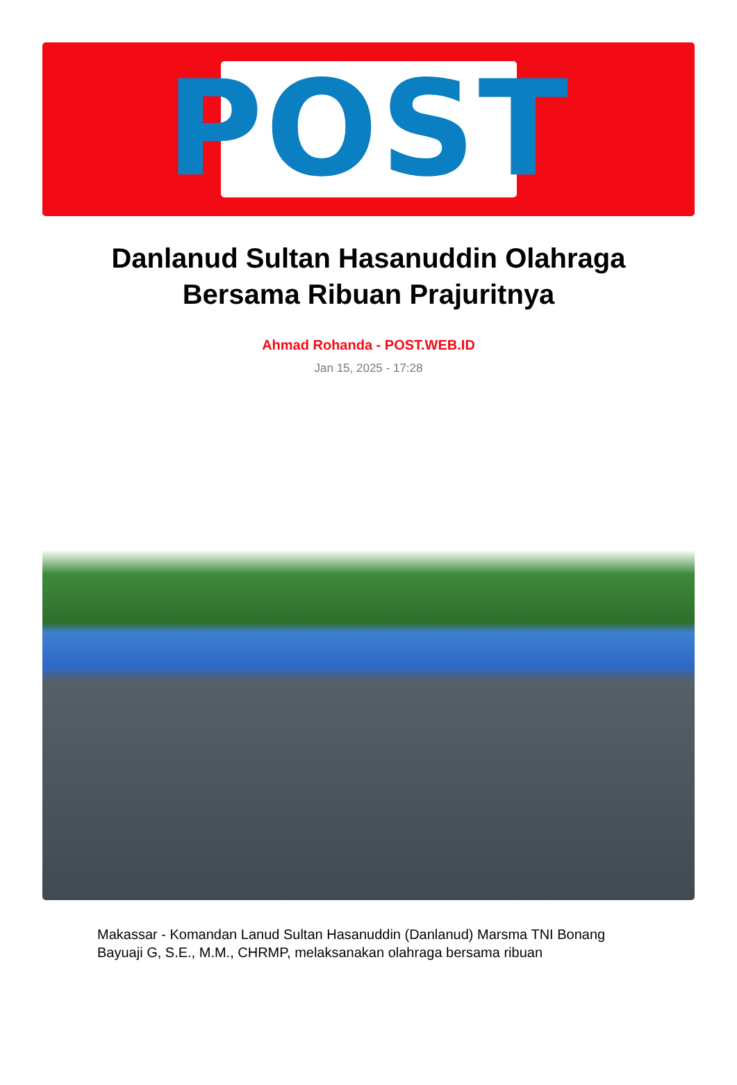POST
Danlanud Sultan Hasanuddin Olahraga Bersama Ribuan Prajuritnya
Ahmad Rohanda - POST.WEB.ID
Jan 15, 2025 - 17:28
Makassar - Komandan Lanud Sultan Hasanuddin (Danlanud) Marsma TNI Bonang Bayuaji G, S.E., M.M., CHRMP, melaksanakan olahraga bersama ribuan